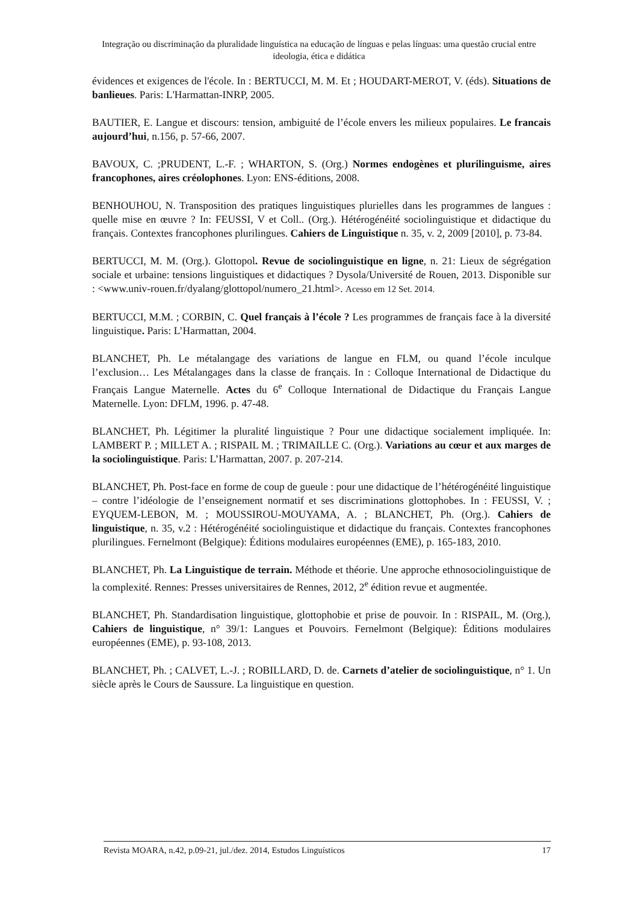Integração ou discriminação da pluralidade linguística na educação de línguas e pelas línguas: uma questão crucial entre ideologia, ética e didática
évidences et exigences de l'école. In : BERTUCCI, M. M. Et ; HOUDART-MEROT, V. (éds). Situations de banlieues. Paris: L'Harmattan-INRP, 2005.
BAUTIER, E. Langue et discours: tension, ambiguité de l’école envers les milieux populaires. Le francais aujourd’hui, n.156, p. 57-66, 2007.
BAVOUX, C. ;PRUDENT, L.-F. ; WHARTON, S. (Org.) Normes endogènes et plurilinguisme, aires francophones, aires créolophones. Lyon: ENS-éditions, 2008.
BENHOUHOU, N. Transposition des pratiques linguistiques plurielles dans les programmes de langues : quelle mise en œuvre ? In: FEUSSI, V et Coll.. (Org.). Hétérogénéité sociolinguistique et didactique du français. Contextes francophones plurilingues. Cahiers de Linguistique n. 35, v. 2, 2009 [2010], p. 73-84.
BERTUCCI, M. M. (Org.). Glottopol. Revue de sociolinguistique en ligne, n. 21: Lieux de ségrégation sociale et urbaine: tensions linguistiques et didactiques ? Dysola/Université de Rouen, 2013. Disponible sur : <www.univ-rouen.fr/dyalang/glottopol/numero_21.html>. Acesso em 12 Set. 2014.
BERTUCCI, M.M. ; CORBIN, C. Quel français à l’école ? Les programmes de français face à la diversité linguistique. Paris: L’Harmattan, 2004.
BLANCHET, Ph. Le métalangage des variations de langue en FLM, ou quand l’école inculque l’exclusion… Les Métalangages dans la classe de français. In : Colloque International de Didactique du Français Langue Maternelle. Actes du 6<sup>e</sup> Colloque International de Didactique du Français Langue Maternelle. Lyon: DFLM, 1996. p. 47-48.
BLANCHET, Ph. Légitimer la pluralité linguistique ? Pour une didactique socialement impliquée. In: LAMBERT P. ; MILLET A. ; RISPAIL M. ; TRIMAILLE C. (Org.). Variations au cœur et aux marges de la sociolinguistique. Paris: L’Harmattan, 2007. p. 207-214.
BLANCHET, Ph. Post-face en forme de coup de gueule : pour une didactique de l’hétérogénéité linguistique – contre l’idéologie de l’enseignement normatif et ses discriminations glottophobes. In : FEUSSI, V. ; EYQUEM-LEBON, M. ; MOUSSIROU-MOUYAMA, A. ; BLANCHET, Ph. (Org.). Cahiers de linguistique, n. 35, v.2 : Hétérogénéité sociolinguistique et didactique du français. Contextes francophones plurilingues. Fernelmont (Belgique): Éditions modulaires européennes (EME), p. 165-183, 2010.
BLANCHET, Ph. La Linguistique de terrain. Méthode et théorie. Une approche ethnosociolinguistique de la complexité. Rennes: Presses universitaires de Rennes, 2012, 2<sup>e</sup> édition revue et augmentée.
BLANCHET, Ph. Standardisation linguistique, glottophobie et prise de pouvoir. In : RISPAIL, M. (Org.), Cahiers de linguistique, n° 39/1: Langues et Pouvoirs. Fernelmont (Belgique): Éditions modulaires européennes (EME), p. 93-108, 2013.
BLANCHET, Ph. ; CALVET, L.-J. ; ROBILLARD, D. de. Carnets d’atelier de sociolinguistique, n° 1. Un siècle après le Cours de Saussure. La linguistique en question.
Revista MOARA, n.42, p.09-21, jul./dez. 2014, Estudos Linguísticos 17